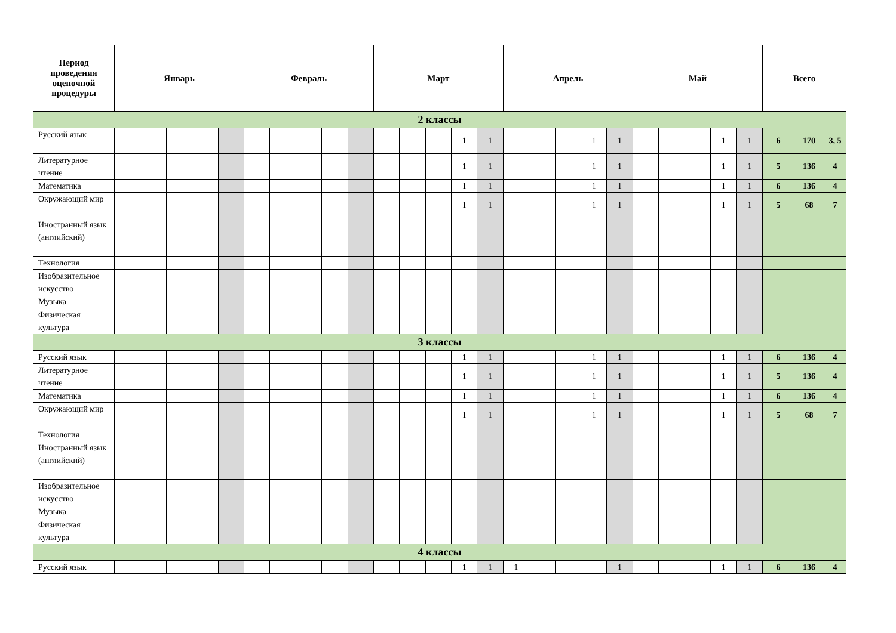| Период проведения оценочной процедуры | Январь | | | | | Февраль | | | | | Март | | | | | Апрель | | | | | Май | | | | | Всего | | |
| --- | --- | --- | --- | --- | --- | --- | --- | --- | --- | --- | --- | --- | --- | --- | --- | --- | --- | --- | --- | --- | --- | --- | --- | --- | --- | --- | --- | --- |
| 2 классы | | | | | | | | | | | | | | | | | | | | | | | | | | | | |
| Русский язык | | | | | | | | | | | | | | 1 | 1 | | | | 1 | 1 | | | | 1 | 1 | 6 | 170 | 3, 5 |
| Литературное чтение | | | | | | | | | | | | | | 1 | 1 | | | | 1 | 1 | | | | 1 | 1 | 5 | 136 | 4 |
| Математика | | | | | | | | | | | | | | 1 | 1 | | | | 1 | 1 | | | | 1 | 1 | 6 | 136 | 4 |
| Окружающий мир | | | | | | | | | | | | | | 1 | 1 | | | | 1 | 1 | | | | 1 | 1 | 5 | 68 | 7 |
| Иностранный язык (английский) | | | | | | | | | | | | | | | | | | | | | | | | | | | | |
| Технология | | | | | | | | | | | | | | | | | | | | | | | | | | | | |
| Изобразительное искусство | | | | | | | | | | | | | | | | | | | | | | | | | | | | |
| Музыка | | | | | | | | | | | | | | | | | | | | | | | | | | | | |
| Физическая культура | | | | | | | | | | | | | | | | | | | | | | | | | | | | |
| 3 классы | | | | | | | | | | | | | | | | | | | | | | | | | | | | |
| Русский язык | | | | | | | | | | | | | | 1 | 1 | | | | 1 | 1 | | | | 1 | 1 | 6 | 136 | 4 |
| Литературное чтение | | | | | | | | | | | | | | 1 | 1 | | | | 1 | 1 | | | | 1 | 1 | 5 | 136 | 4 |
| Математика | | | | | | | | | | | | | | 1 | 1 | | | | 1 | 1 | | | | 1 | 1 | 6 | 136 | 4 |
| Окружающий мир | | | | | | | | | | | | | | 1 | 1 | | | | 1 | 1 | | | | 1 | 1 | 5 | 68 | 7 |
| Технология | | | | | | | | | | | | | | | | | | | | | | | | | | | | |
| Иностранный язык (английский) | | | | | | | | | | | | | | | | | | | | | | | | | | | | |
| Изобразительное искусство | | | | | | | | | | | | | | | | | | | | | | | | | | | | |
| Музыка | | | | | | | | | | | | | | | | | | | | | | | | | | | | |
| Физическая культура | | | | | | | | | | | | | | | | | | | | | | | | | | | | |
| 4 классы | | | | | | | | | | | | | | | | | | | | | | | | | | | | |
| Русский язык | | | | | | | | | | | | | | 1 | 1 | 1 | | | | 1 | | | | 1 | 1 | 6 | 136 | 4 |